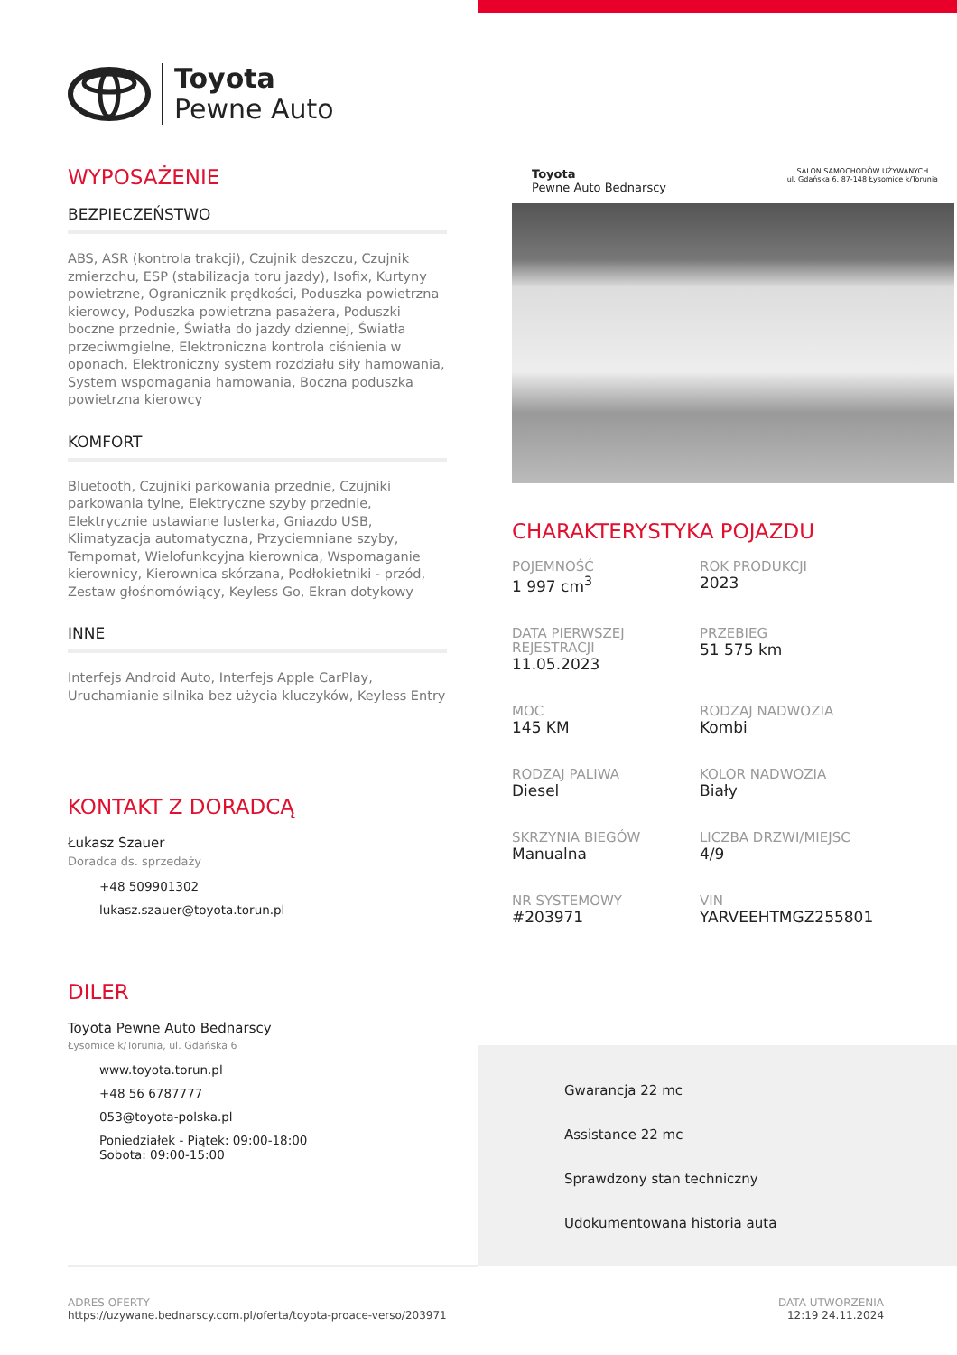Toyota
Pewne Auto
WYPOSAŻENIE
BEZPIECZEŃSTWO
ABS, ASR (kontrola trakcji), Czujnik deszczu, Czujnik zmierzchu, ESP (stabilizacja toru jazdy), Isofix, Kurtyny powietrzne, Ogranicznik prędkości, Poduszka powietrzna kierowcy, Poduszka powietrzna pasażera, Poduszki boczne przednie, Światła do jazdy dziennej, Światła przeciwmgielne, Elektroniczna kontrola ciśnienia w oponach, Elektroniczny system rozdziału siły hamowania, System wspomagania hamowania, Boczna poduszka powietrzna kierowcy
KOMFORT
Bluetooth, Czujniki parkowania przednie, Czujniki parkowania tylne, Elektryczne szyby przednie, Elektrycznie ustawiane lusterka, Gniazdo USB, Klimatyzacja automatyczna, Przyciemniane szyby, Tempomat, Wielofunkcyjna kierownica, Wspomaganie kierownicy, Kierownica skórzana, Podłokietniki - przód, Zestaw głośnomówiący, Keyless Go, Ekran dotykowy
INNE
Interfejs Android Auto, Interfejs Apple CarPlay, Uruchamianie silnika bez użycia kluczyków, Keyless Entry
KONTAKT Z DORADCĄ
Łukasz Szauer
Doradca ds. sprzedaży
+48 509901302
lukasz.szauer@toyota.torun.pl
DILER
Toyota Pewne Auto Bednarscy
Łysomice k/Torunia, ul. Gdańska 6
www.toyota.torun.pl
+48 56 6787777
053@toyota-polska.pl
Poniedziałek - Piątek: 09:00-18:00
Sobota: 09:00-15:00
Toyota
Pewne Auto Bednarscy
SALON SAMOCHODÓW UŻYWANYCH
ul. Gdańska 6, 87-148 Łysomice k/Torunia
CHARAKTERYSTYKA POJAZDU
POJEMNOŚĆ
1 997 cm<sup>3</sup>
ROK PRODUKCJI
2023
DATA PIERWSZEJ REJESTRACJI
11.05.2023
PRZEBIEG
51 575 km
MOC
145 KM
RODZAJ NADWOZIA
Kombi
RODZAJ PALIWA
Diesel
KOLOR NADWOZIA
Biały
SKRZYNIA BIEGÓW
Manualna
LICZBA DRZWI/MIEJSC
4/9
NR SYSTEMOWY
#203971
VIN
YARVEEHTMGZ255801
Gwarancja 22 mc
Assistance 22 mc
Sprawdzony stan techniczny
Udokumentowana historia auta
ADRES OFERTY
https://uzywane.bednarscy.com.pl/oferta/toyota-proace-verso/203971
DATA UTWORZENIA
12:19 24.11.2024